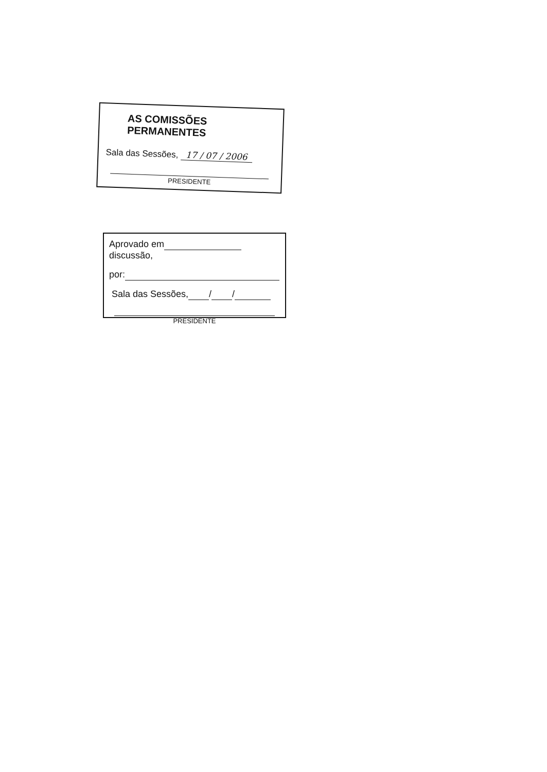AS COMISSÕES PERMANENTES
Sala das Sessões, 17 / 07 / 2006
PRESIDENTE
Aprovado em discussão,
por:
Sala das Sessões, / /
PRESIDENTE